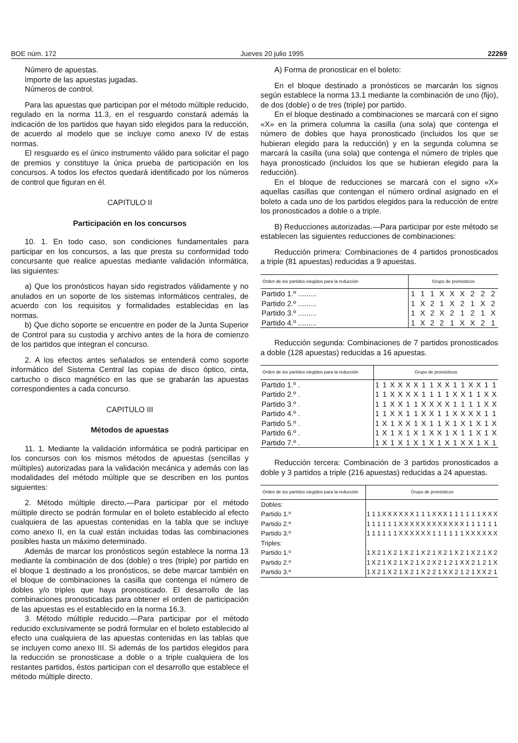BOE núm. 172 Jueves 20 julio 1995 22269
Número de apuestas.
Importe de las apuestas jugadas.
Números de control.
Para las apuestas que participan por el método múltiple reducido, regulado en la norma 11.3, en el resguardo constará además la indicación de los partidos que hayan sido elegidos para la reducción, de acuerdo al modelo que se incluye como anexo IV de estas normas.
El resguardo es el único instrumento válido para solicitar el pago de premios y constituye la única prueba de participación en los concursos. A todos los efectos quedará identificado por los números de control que figuran en él.
CAPITULO II
Participación en los concursos
10. 1. En todo caso, son condiciones fundamentales para participar en los concursos, a las que presta su conformidad todo concursante que realice apuestas mediante validación informática, las siguientes:
a) Que los pronósticos hayan sido registrados válidamente y no anulados en un soporte de los sistemas informáticos centrales, de acuerdo con los requisitos y formalidades establecidas en las normas.
b) Que dicho soporte se encuentre en poder de la Junta Superior de Control para su custodia y archivo antes de la hora de comienzo de los partidos que integran el concurso.
2. A los efectos antes señalados se entenderá como soporte informático del Sistema Central las copias de disco óptico, cinta, cartucho o disco magnético en las que se grabarán las apuestas correspondientes a cada concurso.
CAPITULO III
Métodos de apuestas
11. 1. Mediante la validación informática se podrá participar en los concursos con los mismos métodos de apuestas (sencillas y múltiples) autorizadas para la validación mecánica y además con las modalidades del método múltiple que se describen en los puntos siguientes:
2. Método múltiple directo.—Para participar por el método múltiple directo se podrán formular en el boleto establecido al efecto cualquiera de las apuestas contenidas en la tabla que se incluye como anexo II, en la cual están incluidas todas las combinaciones posibles hasta un máximo determinado.
Además de marcar los pronósticos según establece la norma 13 mediante la combinación de dos (doble) o tres (triple) por partido en el bloque 1 destinado a los pronósticos, se debe marcar también en el bloque de combinaciones la casilla que contenga el número de dobles y/o triples que haya pronosticado. El desarrollo de las combinaciones pronosticadas para obtener el orden de participación de las apuestas es el establecido en la norma 16.3.
3. Método múltiple reducido.—Para participar por el método reducido exclusivamente se podrá formular en el boleto establecido al efecto una cualquiera de las apuestas contenidas en las tablas que se incluyen como anexo III. Si además de los partidos elegidos para la reducción se pronosticase a doble o a triple cualquiera de los restantes partidos, éstos participan con el desarrollo que establece el método múltiple directo.
A) Forma de pronosticar en el boleto:
En el bloque destinado a pronósticos se marcarán los signos según establece la norma 13.1 mediante la combinación de uno (fijo), de dos (doble) o de tres (triple) por partido.
En el bloque destinado a combinaciones se marcará con el signo «X» en la primera columna la casilla (una sola) que contenga el número de dobles que haya pronosticado (incluidos los que se hubieran elegido para la reducción) y en la segunda columna se marcará la casilla (una sola) que contenga el número de triples que haya pronosticado (incluidos los que se hubieran elegido para la reducción).
En el bloque de reducciones se marcará con el signo «X» aquellas casillas que contengan el número ordinal asignado en el boleto a cada uno de los partidos elegidos para la reducción de entre los pronosticados a doble o a triple.
B) Reducciones autorizadas.—Para participar por este método se establecen las siguientes reducciones de combinaciones:
Reducción primera: Combinaciones de 4 partidos pronosticados a triple (81 apuestas) reducidas a 9 apuestas.
| Orden de los partidos elegidos para la reducción | Grupo de pronósticos | | | | | | | | |
| --- | --- | --- | --- | --- | --- | --- | --- | --- | --- |
| Partido 1.º ......... | 1 | 1 | 1 | X | X | X | 2 | 2 | 2 |
| Partido 2.º ......... | 1 | X | 2 | 1 | X | 2 | 1 | X | 2 |
| Partido 3.º ......... | 1 | X | 2 | X | 2 | 1 | 2 | 1 | X |
| Partido 4.º ......... | 1 | X | 2 | 2 | 1 | X | X | 2 | 1 |
Reducción segunda: Combinaciones de 7 partidos pronosticados a doble (128 apuestas) reducidas a 16 apuestas.
| Orden de los partidos elegidos para la reducción | Grupo de pronósticos | | | | | | | | | | | | | | | |
| --- | --- | --- | --- | --- | --- | --- | --- | --- | --- | --- | --- | --- | --- | --- | --- | --- |
| Partido 1.º . | 1 | 1 | X | X | X | X | 1 | 1 | X | X | 1 | 1 | X | X | 1 | 1 |
| Partido 2.º . | 1 | 1 | X | X | X | X | 1 | 1 | 1 | 1 | X | X | 1 | 1 | X | X |
| Partido 3.º . | 1 | 1 | X | X | 1 | 1 | X | X | X | X | 1 | 1 | 1 | 1 | X | X |
| Partido 4.º . | 1 | 1 | X | X | 1 | 1 | X | X | 1 | 1 | X | X | X | X | 1 | 1 |
| Partido 5.º . | 1 | X | 1 | X | X | 1 | X | 1 | 1 | X | 1 | X | 1 | X | 1 | X |
| Partido 6.º . | 1 | X | 1 | X | 1 | X | 1 | X | X | 1 | X | 1 | 1 | X | 1 | X |
| Partido 7.º . | 1 | X | 1 | X | 1 | X | 1 | X | 1 | X | 1 | X | X | 1 | X | 1 |
Reducción tercera: Combinación de 3 partidos pronosticados a doble y 3 partidos a triple (216 apuestas) reducidas a 24 apuestas.
| Orden de los partidos elegidos para la reducción | Grupo de pronósticos | | | | | | | | | | | | | | | | | | | | | | | |
| --- | --- | --- | --- | --- | --- | --- | --- | --- | --- | --- | --- | --- | --- | --- | --- | --- | --- | --- | --- | --- | --- | --- | --- | --- |
| Dobles: | | | | | | | | | | | | | | | | | | | | | | | | |
| Partido 1.º | 1 | 1 | 1 | X | X | X | X | X | X | 1 | 1 | 1 | X | X | X | 1 | 1 | 1 | 1 | 1 | 1 | X | X | X |
| Partido 2.º | 1 | 1 | 1 | 1 | 1 | 1 | X | X | X | X | X | X | X | X | X | X | X | X | 1 | 1 | 1 | 1 | 1 | 1 |
| Partido 3.º | 1 | 1 | 1 | 1 | 1 | 1 | X | X | X | X | X | X | 1 | 1 | 1 | 1 | 1 | 1 | X | X | X | X | X | X |
| Triples: | | | | | | | | | | | | | | | | | | | | | | | | |
| Partido 1.º | 1 | X | 2 | 1 | X | 2 | 1 | X | 2 | 1 | X | 2 | 1 | X | 2 | 1 | X | 2 | 1 | X | 2 | 1 | X | 2 |
| Partido 2.º | 1 | X | 2 | 1 | X | 2 | 1 | X | 2 | 1 | X | 2 | X | 2 | 1 | 2 | 1 | X | X | 2 | 1 | 2 | 1 | X |
| Partido 3.º | 1 | X | 2 | 1 | X | 2 | 1 | X | 2 | 1 | X | 2 | 2 | 1 | X | X | 2 | 1 | 2 | 1 | X | X | 2 | 1 |